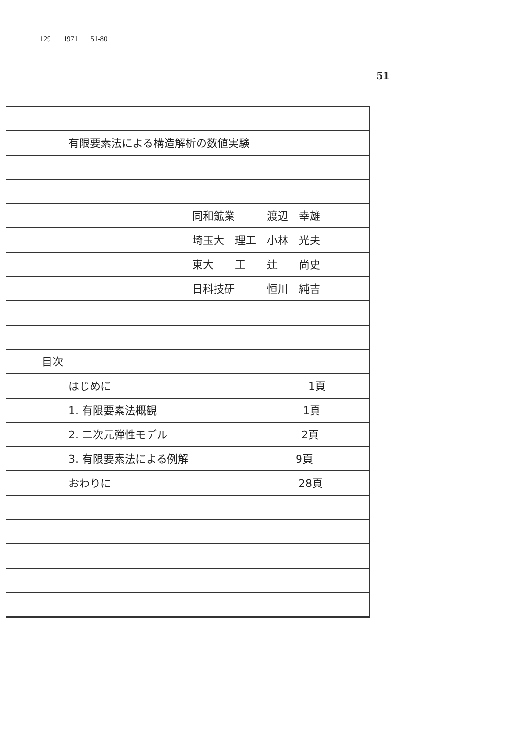129 1971 51-80
51
有限要素法による構造解析の数値実験
同和鉱業　　　渡辺　幸雄
埼玉大　理工　小林　光夫
東大　　工　　辻　　尚史
日科技研　　　恒川　純吉
目次
はじめに 1頁
1. 有限要素法概観 1頁
2. 二次元弾性モデル 2頁
3. 有限要素法による例解 9頁
おわりに 28頁